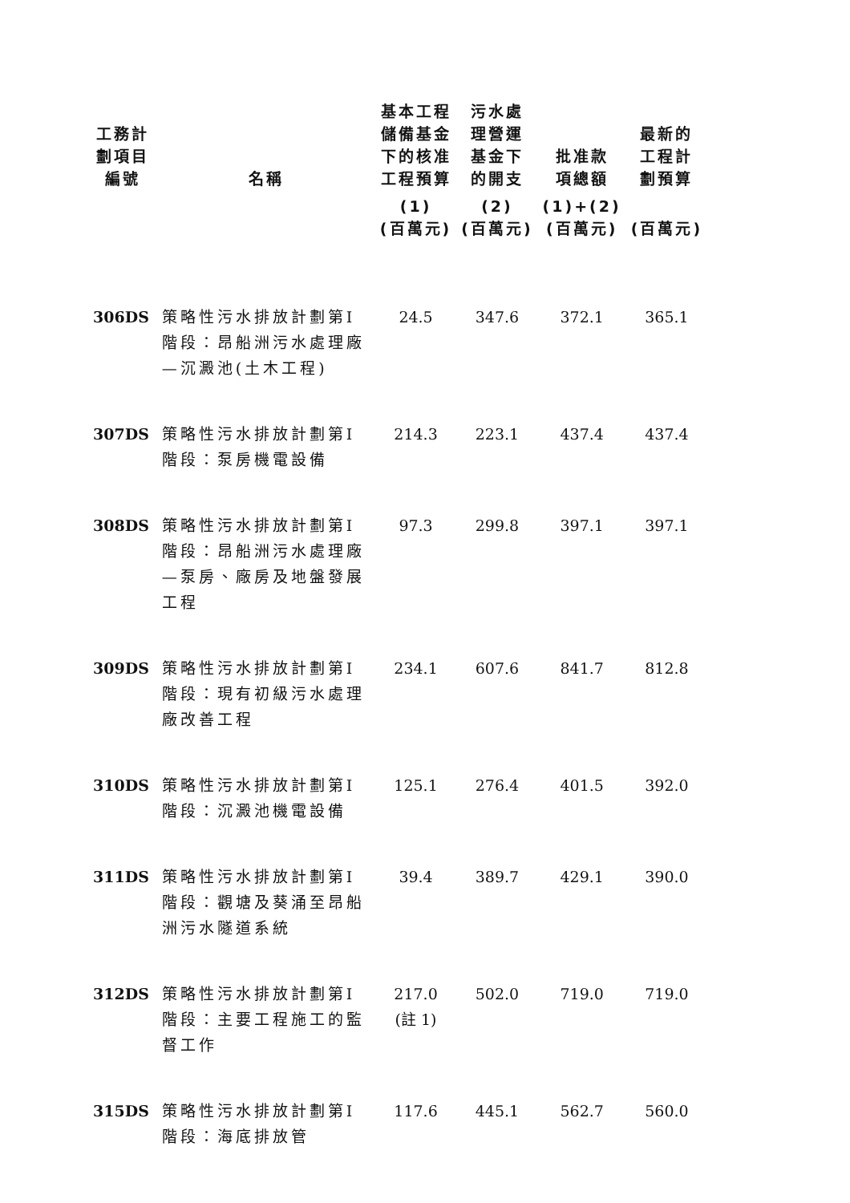| 工務計 劃項目 編號 | 名稱 | 基本工程 儲備基金 下的核准 工程預算 | 污水處 理營運 基金下 的開支 | 批准款 項總額 | 最新的 工程計 劃預算 |
| --- | --- | --- | --- | --- | --- |
| | | (1) (百萬元) | (2) (百萬元) | (1)+(2) (百萬元) | (百萬元) |
| 306DS | 策略性污水排放計劃第I階段：昂船洲污水處理廠—沉澱池(土木工程) | 24.5 | 347.6 | 372.1 | 365.1 |
| 307DS | 策略性污水排放計劃第I階段：泵房機電設備 | 214.3 | 223.1 | 437.4 | 437.4 |
| 308DS | 策略性污水排放計劃第I階段：昂船洲污水處理廠—泵房、廠房及地盤發展工程 | 97.3 | 299.8 | 397.1 | 397.1 |
| 309DS | 策略性污水排放計劃第I階段：現有初級污水處理廠改善工程 | 234.1 | 607.6 | 841.7 | 812.8 |
| 310DS | 策略性污水排放計劃第I階段：沉澱池機電設備 | 125.1 | 276.4 | 401.5 | 392.0 |
| 311DS | 策略性污水排放計劃第I階段：觀塘及葵涌至昂船洲污水隧道系統 | 39.4 | 389.7 | 429.1 | 390.0 |
| 312DS | 策略性污水排放計劃第I階段：主要工程施工的監督工作 | 217.0 (註 1) | 502.0 | 719.0 | 719.0 |
| 315DS | 策略性污水排放計劃第I階段：海底排放管 | 117.6 | 445.1 | 562.7 | 560.0 |